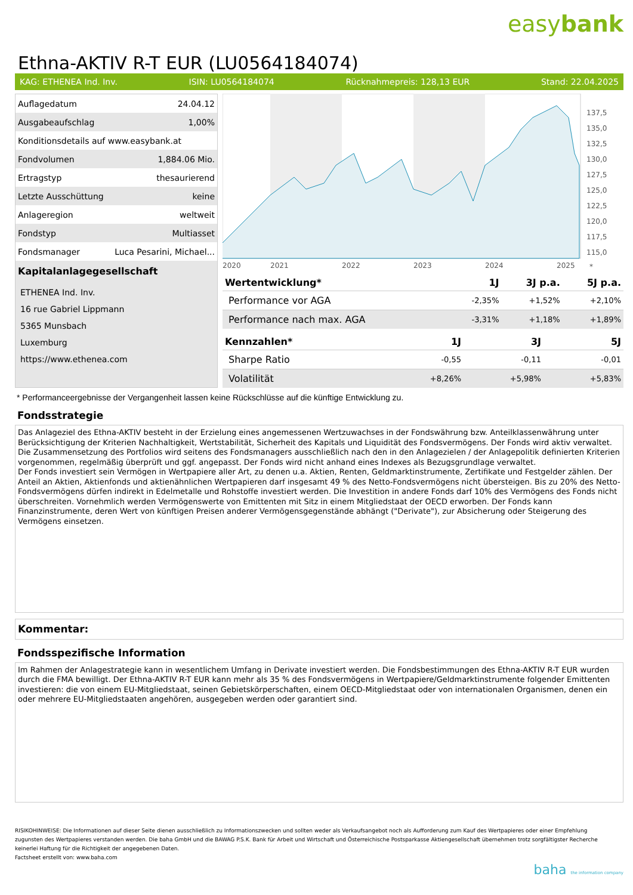easybank
Ethna-AKTIV R-T EUR (LU0564184074)
KAG: ETHENEA Ind. Inv. ISIN: LU0564184074 Rücknahmepreis: 128,13 EUR Stand: 22.04.2025
| Auflagedatum | 24.04.12 |
| Ausgabeaufschlag | 1,00% |
| Konditionsdetails auf www.easybank.at | |
| Fondvolumen | 1,884.06 Mio. |
| Ertragstyp | thesaurierend |
| Letzte Ausschüttung | keine |
| Anlageregion | weltweit |
| Fondstyp | Multiasset |
| Fondsmanager | Luca Pesarini, Michael... |
Kapitalanlagegesellschaft
ETHENEA Ind. Inv.
16 rue Gabriel Lippmann
5365 Munsbach
Luxemburg
https://www.ethenea.com
137,5
135,0
132,5
130,0
127,5
125,0
122,5
120,0
117,5
115,0
2020
2021
2022
2023
2024
2025
*
| Wertentwicklung* | 1J | 3J p.a. | 5J p.a. |
| --- | --- | --- | --- |
| Performance vor AGA | -2,35% | +1,52% | +2,10% |
| Performance nach max. AGA | -3,31% | +1,18% | +1,89% |
| Kennzahlen* | 1J | 3J | 5J |
| --- | --- | --- | --- |
| Sharpe Ratio | -0,55 | -0,11 | -0,01 |
| Volatilität | +8,26% | +5,98% | +5,83% |
* Performanceergebnisse der Vergangenheit lassen keine Rückschlüsse auf die künftige Entwicklung zu.
Fondsstrategie
Das Anlageziel des Ethna-AKTIV besteht in der Erzielung eines angemessenen Wertzuwachses in der Fondswährung bzw. Anteilklassenwährung unter Berücksichtigung der Kriterien Nachhaltigkeit, Wertstabilität, Sicherheit des Kapitals und Liquidität des Fondsvermögens. Der Fonds wird aktiv verwaltet. Die Zusammensetzung des Portfolios wird seitens des Fondsmanagers ausschließlich nach den in den Anlagezielen / der Anlagepolitik definierten Kriterien vorgenommen, regelmäßig überprüft und ggf. angepasst. Der Fonds wird nicht anhand eines Indexes als Bezugsgrundlage verwaltet.
Der Fonds investiert sein Vermögen in Wertpapiere aller Art, zu denen u.a. Aktien, Renten, Geldmarktinstrumente, Zertifikate und Festgelder zählen. Der Anteil an Aktien, Aktienfonds und aktienähnlichen Wertpapieren darf insgesamt 49 % des Netto-Fondsvermögens nicht übersteigen. Bis zu 20% des Netto-Fondsvermögens dürfen indirekt in Edelmetalle und Rohstoffe investiert werden. Die Investition in andere Fonds darf 10% des Vermögens des Fonds nicht überschreiten. Vornehmlich werden Vermögenswerte von Emittenten mit Sitz in einem Mitgliedstaat der OECD erworben. Der Fonds kann Finanzinstrumente, deren Wert von künftigen Preisen anderer Vermögensgegenstände abhängt ("Derivate"), zur Absicherung oder Steigerung des Vermögens einsetzen.
Kommentar:
Fondsspezifische Information
Im Rahmen der Anlagestrategie kann in wesentlichem Umfang in Derivate investiert werden. Die Fondsbestimmungen des Ethna-AKTIV R-T EUR wurden durch die FMA bewilligt. Der Ethna-AKTIV R-T EUR kann mehr als 35 % des Fondsvermögens in Wertpapiere/Geldmarktinstrumente folgender Emittenten investieren: die von einem EU-Mitgliedstaat, seinen Gebietskörperschaften, einem OECD-Mitgliedstaat oder von internationalen Organismen, denen ein oder mehrere EU-Mitgliedstaaten angehören, ausgegeben werden oder garantiert sind.
RISIKOHINWEISE: Die Informationen auf dieser Seite dienen ausschließlich zu Informationszwecken und sollten weder als Verkaufsangebot noch als Aufforderung zum Kauf des Wertpapieres oder einer Empfehlung zugunsten des Wertpapieres verstanden werden. Die baha GmbH und die BAWAG P.S.K. Bank für Arbeit und Wirtschaft und Österreichische Postsparkasse Aktiengesellschaft übernehmen trotz sorgfältigster Recherche keinerlei Haftung für die Richtigkeit der angegebenen Daten.
Factsheet erstellt von: www.baha.com
baha the information company